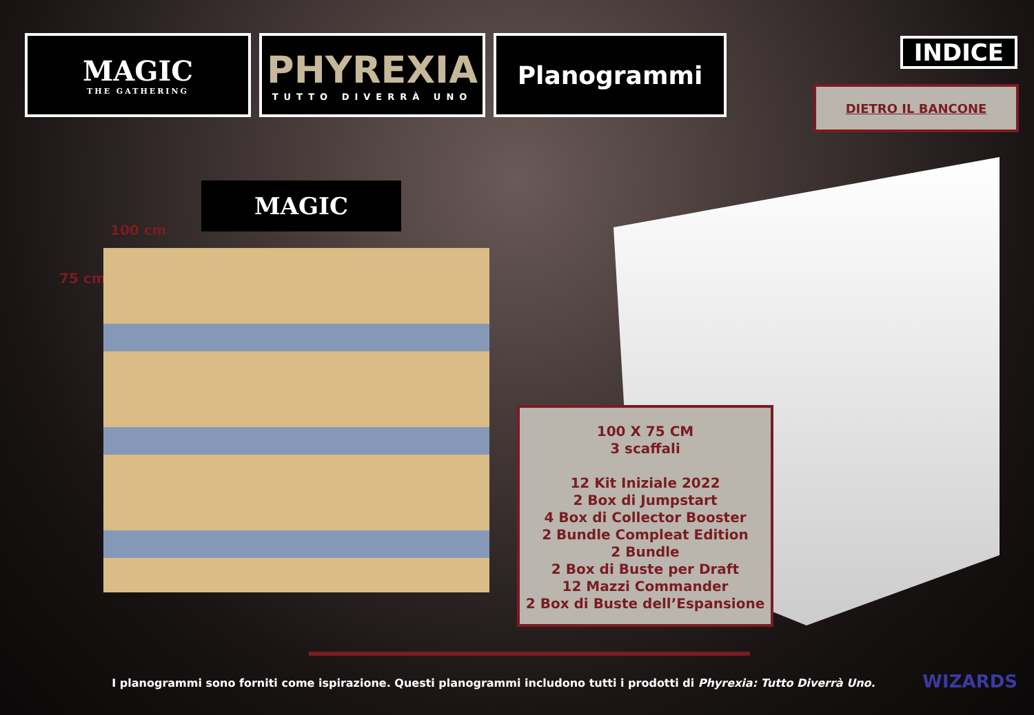MAGIC
THE GATHERING
PHYREXIA
TUTTO DIVERRÀ UNO
Planogrammi
INDICE
DIETRO IL BANCONE
MAGIC
100 cm
75 cm
100 X 75 CM
3 scaffali
12 Kit Iniziale 2022
2 Box di Jumpstart
4 Box di Collector Booster
2 Bundle Compleat Edition
2 Bundle
2 Box di Buste per Draft
12 Mazzi Commander
2 Box di Buste dell’Espansione
I planogrammi sono forniti come ispirazione. Questi planogrammi includono tutti i prodotti di Phyrexia: Tutto Diverrà Uno. WIZARDS